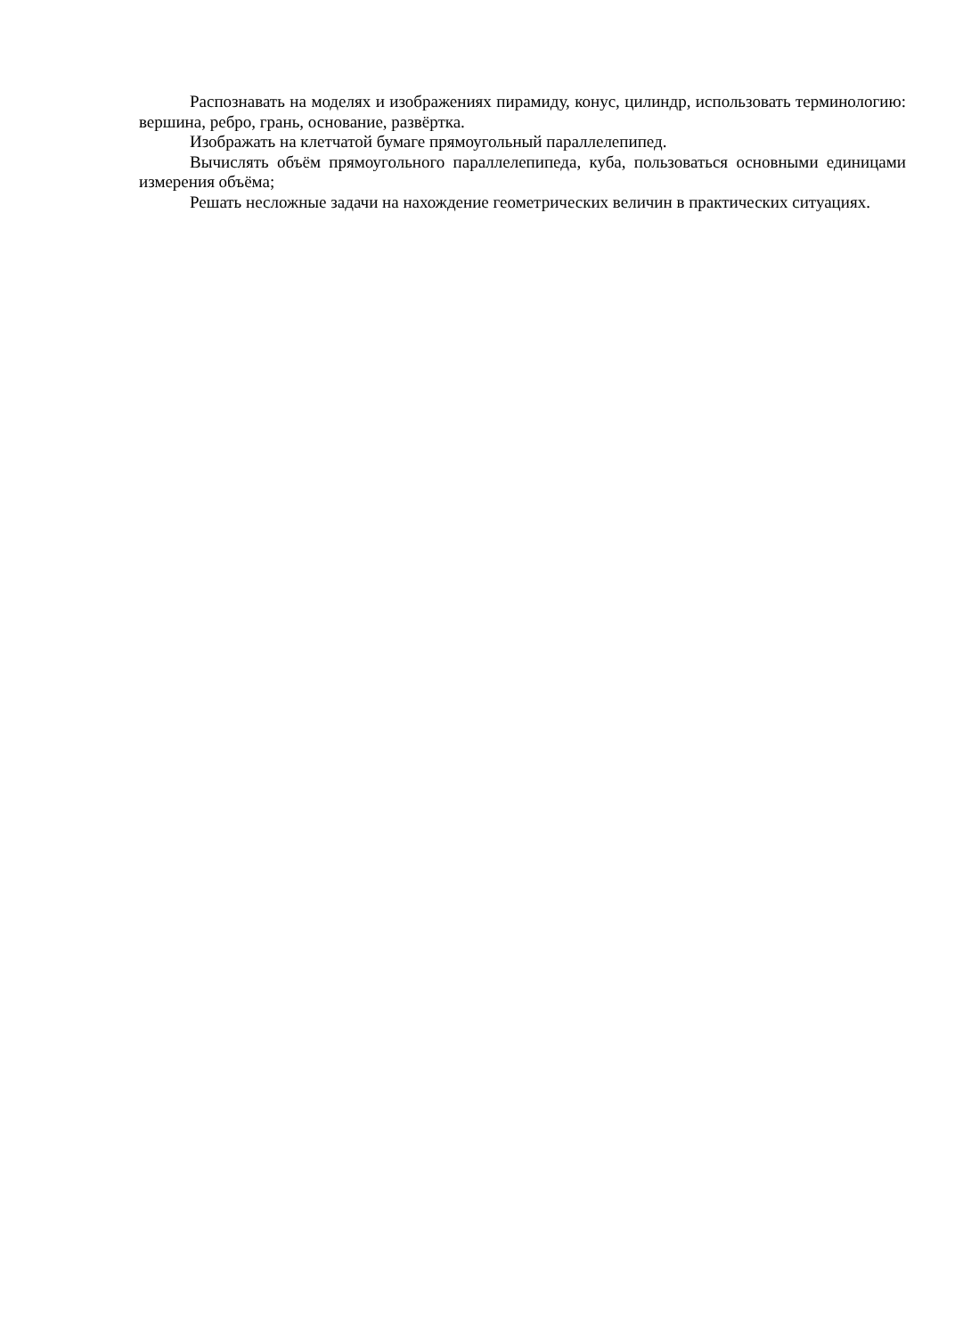Распознавать на моделях и изображениях пирамиду, конус, цилиндр, использовать терминологию: вершина, ребро, грань, основание, развёртка.
Изображать на клетчатой бумаге прямоугольный параллелепипед.
Вычислять объём прямоугольного параллелепипеда, куба, пользоваться основными единицами измерения объёма;
Решать несложные задачи на нахождение геометрических величин в практических ситуациях.